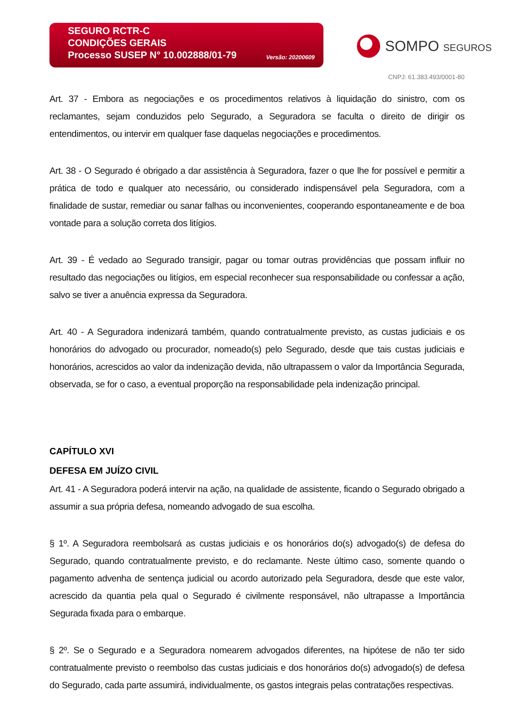SEGURO RCTR-C
CONDIÇÕES GERAIS
Processo SUSEP N° 10.002888/01-79
Versão: 20200609
SOMPO SEGUROS
CNPJ: 61.383.493/0001-80
Art. 37 - Embora as negociações e os procedimentos relativos à liquidação do sinistro, com os reclamantes, sejam conduzidos pelo Segurado, a Seguradora se faculta o direito de dirigir os entendimentos, ou intervir em qualquer fase daquelas negociações e procedimentos.
Art. 38 - O Segurado é obrigado a dar assistência à Seguradora, fazer o que lhe for possível e permitir a prática de todo e qualquer ato necessário, ou considerado indispensável pela Seguradora, com a finalidade de sustar, remediar ou sanar falhas ou inconvenientes, cooperando espontaneamente e de boa vontade para a solução correta dos litígios.
Art. 39 - É vedado ao Segurado transigir, pagar ou tomar outras providências que possam influir no resultado das negociações ou litígios, em especial reconhecer sua responsabilidade ou confessar a ação, salvo se tiver a anuência expressa da Seguradora.
Art. 40 - A Seguradora indenizará também, quando contratualmente previsto, as custas judiciais e os honorários do advogado ou procurador, nomeado(s) pelo Segurado, desde que tais custas judiciais e honorários, acrescidos ao valor da indenização devida, não ultrapassem o valor da Importância Segurada, observada, se for o caso, a eventual proporção na responsabilidade pela indenização principal.
CAPÍTULO XVI
DEFESA EM JUÍZO CIVIL
Art. 41 - A Seguradora poderá intervir na ação, na qualidade de assistente, ficando o Segurado obrigado a assumir a sua própria defesa, nomeando advogado de sua escolha.
§ 1º. A Seguradora reembolsará as custas judiciais e os honorários do(s) advogado(s) de defesa do Segurado, quando contratualmente previsto, e do reclamante. Neste último caso, somente quando o pagamento advenha de sentença judicial ou acordo autorizado pela Seguradora, desde que este valor, acrescido da quantia pela qual o Segurado é civilmente responsável, não ultrapasse a Importância Segurada fixada para o embarque.
§ 2º. Se o Segurado e a Seguradora nomearem advogados diferentes, na hipótese de não ter sido contratualmente previsto o reembolso das custas judiciais e dos honorários do(s) advogado(s) de defesa do Segurado, cada parte assumirá, individualmente, os gastos integrais pelas contratações respectivas.